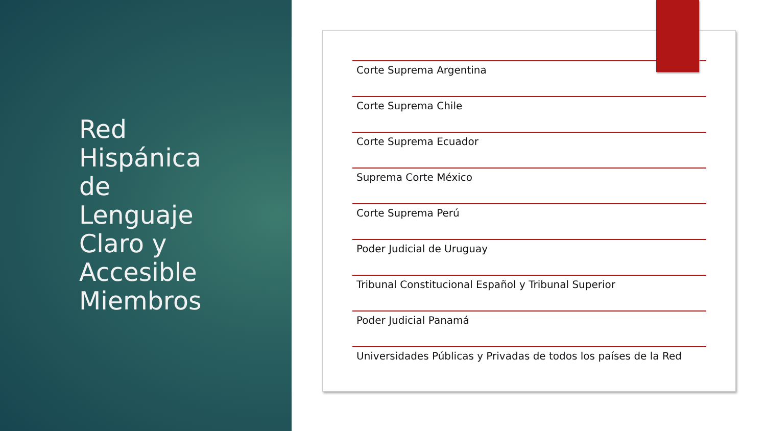Red
Hispánica
de
Lenguaje
Claro y
Accesible
Miembros
Corte Suprema Argentina
Corte Suprema Chile
Corte Suprema Ecuador
Suprema Corte México
Corte Suprema Perú
Poder Judicial de Uruguay
Tribunal Constitucional Español y Tribunal Superior
Poder Judicial Panamá
Universidades Públicas y Privadas de todos los países de la Red